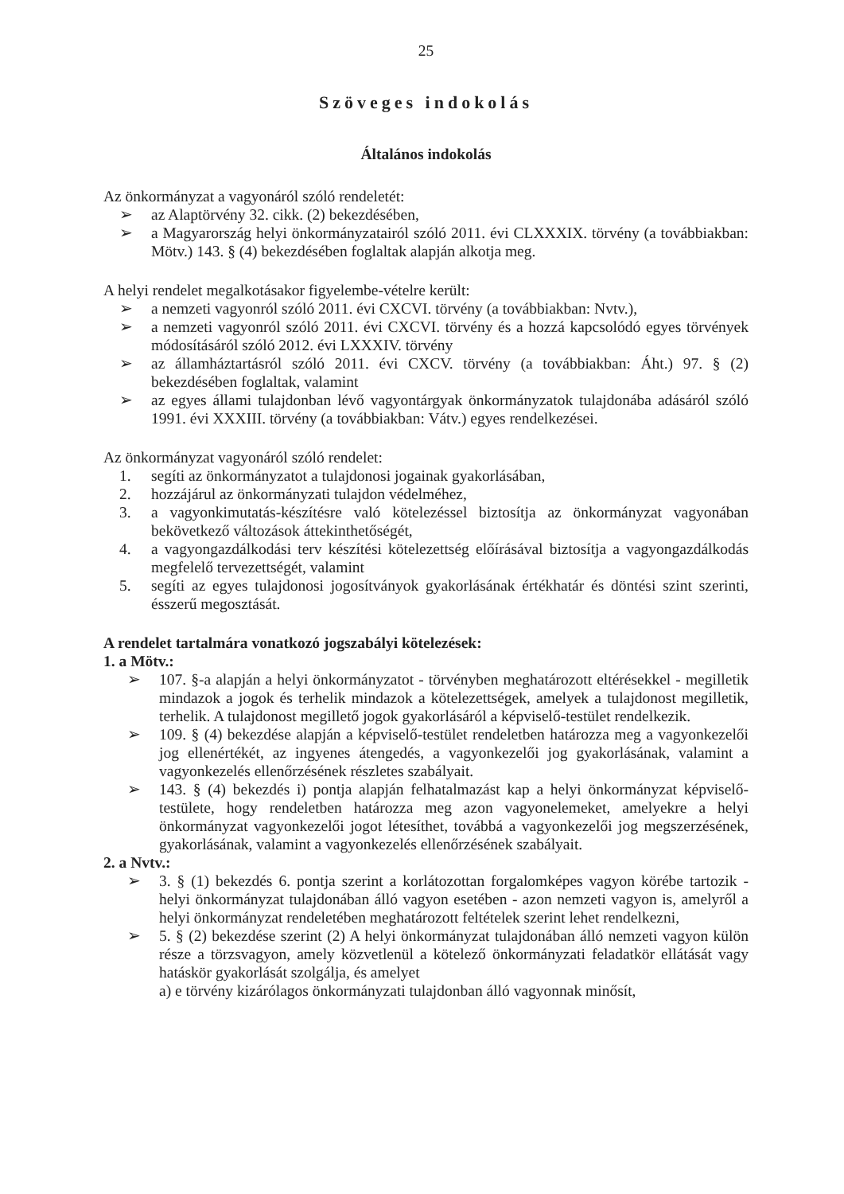25
Szöveges indokolás
Általános indokolás
Az önkormányzat a vagyonáról szóló rendeletét:
➢ az Alaptörvény 32. cikk. (2) bekezdésében,
➢ a Magyarország helyi önkormányzatairól szóló 2011. évi CLXXXIX. törvény (a továbbiakban: Mötv.) 143. § (4) bekezdésében foglaltak alapján alkotja meg.
A helyi rendelet megalkotásakor figyelembe-vételre került:
➢ a nemzeti vagyonról szóló 2011. évi CXCVI. törvény (a továbbiakban: Nvtv.),
➢ a nemzeti vagyonról szóló 2011. évi CXCVI. törvény és a hozzá kapcsolódó egyes törvények módosításáról szóló 2012. évi LXXXIV. törvény
➢ az államháztartásról szóló 2011. évi CXCV. törvény (a továbbiakban: Áht.) 97. § (2) bekezdésében foglaltak, valamint
➢ az egyes állami tulajdonban lévő vagyontárgyak önkormányzatok tulajdonába adásáról szóló 1991. évi XXXIII. törvény (a továbbiakban: Vátv.) egyes rendelkezései.
Az önkormányzat vagyonáról szóló rendelet:
1. segíti az önkormányzatot a tulajdonosi jogainak gyakorlásában,
2. hozzájárul az önkormányzati tulajdon védelméhez,
3. a vagyonkimutatás-készítésre való kötelezéssel biztosítja az önkormányzat vagyonában bekövetkező változások áttekinthetőségét,
4. a vagyongazdálkodási terv készítési kötelezettség előírásával biztosítja a vagyongazdálkodás megfelelő tervezettségét, valamint
5. segíti az egyes tulajdonosi jogosítványok gyakorlásának értékhatár és döntési szint szerinti, ésszerű megosztását.
A rendelet tartalmára vonatkozó jogszabályi kötelezések:
1. a Mötv.:
➢ 107. §-a alapján a helyi önkormányzatot - törvényben meghatározott eltérésekkel - megilletik mindazok a jogok és terhelik mindazok a kötelezettségek, amelyek a tulajdonost megilletik, terhelik. A tulajdonost megillető jogok gyakorlásáról a képviselő-testület rendelkezik.
➢ 109. § (4) bekezdése alapján a képviselő-testület rendeletben határozza meg a vagyonkezelői jog ellenértékét, az ingyenes átengedés, a vagyonkezelői jog gyakorlásának, valamint a vagyonkezelés ellenőrzésének részletes szabályait.
➢ 143. § (4) bekezdés i) pontja alapján felhatalmazást kap a helyi önkormányzat képviselő-testülete, hogy rendeletben határozza meg azon vagyonelemeket, amelyekre a helyi önkormányzat vagyonkezelői jogot létesíthet, továbbá a vagyonkezelői jog megszerzésének, gyakorlásának, valamint a vagyonkezelés ellenőrzésének szabályait.
2. a Nvtv.:
➢ 3. § (1) bekezdés 6. pontja szerint a korlátozottan forgalomképes vagyon körébe tartozik - helyi önkormányzat tulajdonában álló vagyon esetében - azon nemzeti vagyon is, amelyről a helyi önkormányzat rendeletében meghatározott feltételek szerint lehet rendelkezni,
➢ 5. § (2) bekezdése szerint (2) A helyi önkormányzat tulajdonában álló nemzeti vagyon külön része a törzsvagyon, amely közvetlenül a kötelező önkormányzati feladatkör ellátását vagy hatáskör gyakorlását szolgálja, és amelyet
a) e törvény kizárólagos önkormányzati tulajdonban álló vagyonnak minősít,